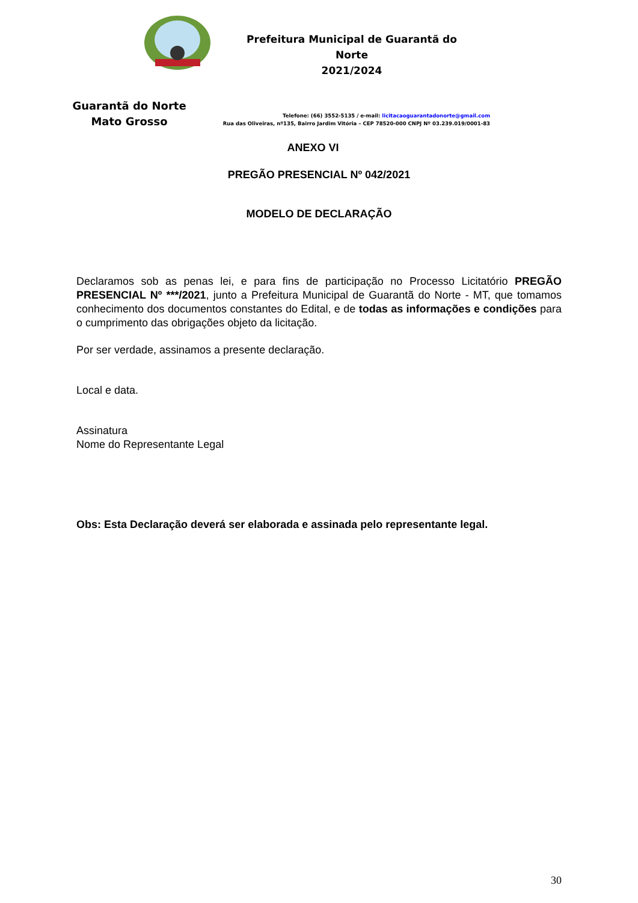Guarantã do Norte
Mato Grosso
Prefeitura Municipal de Guarantã do Norte
2021/2024
Telefone: (66) 3552-5135 / e-mail: licitacaoguarantadonorte@gmail.com
Rua das Oliveiras, nº135, Bairro Jardim Vitória – CEP 78520-000 CNPJ Nº 03.239.019/0001-83
ANEXO VI
PREGÃO PRESENCIAL Nº 042/2021
MODELO DE DECLARAÇÃO
Declaramos sob as penas lei, e para fins de participação no Processo Licitatório PREGÃO PRESENCIAL Nº ***/2021, junto a Prefeitura Municipal de Guarantã do Norte - MT, que tomamos conhecimento dos documentos constantes do Edital, e de todas as informações e condições para o cumprimento das obrigações objeto da licitação.
Por ser verdade, assinamos a presente declaração.
Local e data.
Assinatura
Nome do Representante Legal
Obs: Esta Declaração deverá ser elaborada e assinada pelo representante legal.
30